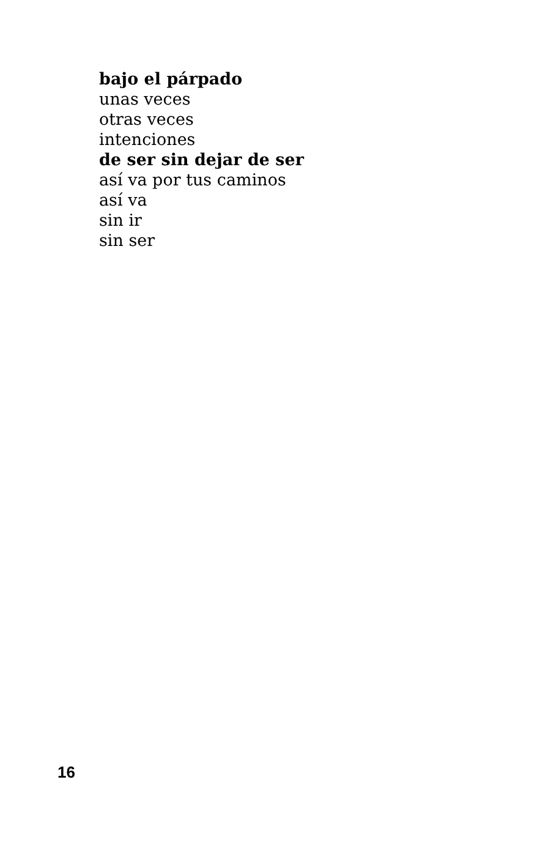bajo el párpado
unas veces
otras veces
intenciones
de ser sin dejar de ser
así va por tus caminos
así va
sin ir
sin ser
16